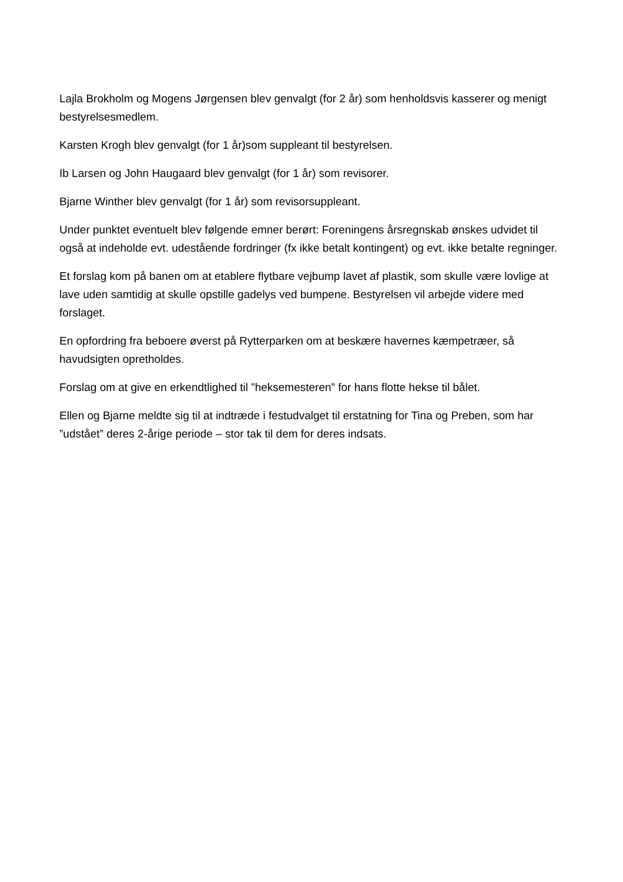Lajla Brokholm og Mogens Jørgensen blev genvalgt (for 2 år) som henholdsvis kasserer og menigt bestyrelsesmedlem.
Karsten Krogh blev genvalgt (for 1 år)som suppleant til bestyrelsen.
Ib Larsen og John Haugaard blev genvalgt (for 1 år) som revisorer.
Bjarne Winther blev genvalgt (for 1 år) som revisorsuppleant.
Under punktet eventuelt blev følgende emner berørt: Foreningens årsregnskab ønskes udvidet til også at indeholde evt. udestående fordringer (fx ikke betalt kontingent) og evt. ikke betalte regninger.
Et forslag kom på banen om at etablere flytbare vejbump lavet af plastik, som skulle være lovlige at lave uden samtidig at skulle opstille gadelys ved bumpene. Bestyrelsen vil arbejde videre med forslaget.
En opfordring fra beboere øverst på Rytterparken om at beskære havernes kæmpetræer, så havudsigten opretholdes.
Forslag om at give en erkendtlighed til ”heksemesteren” for hans flotte hekse til bålet.
Ellen og Bjarne meldte sig til at indtræde i festudvalget til erstatning for Tina og Preben, som har ”udstået” deres 2-årige periode – stor tak til dem for deres indsats.